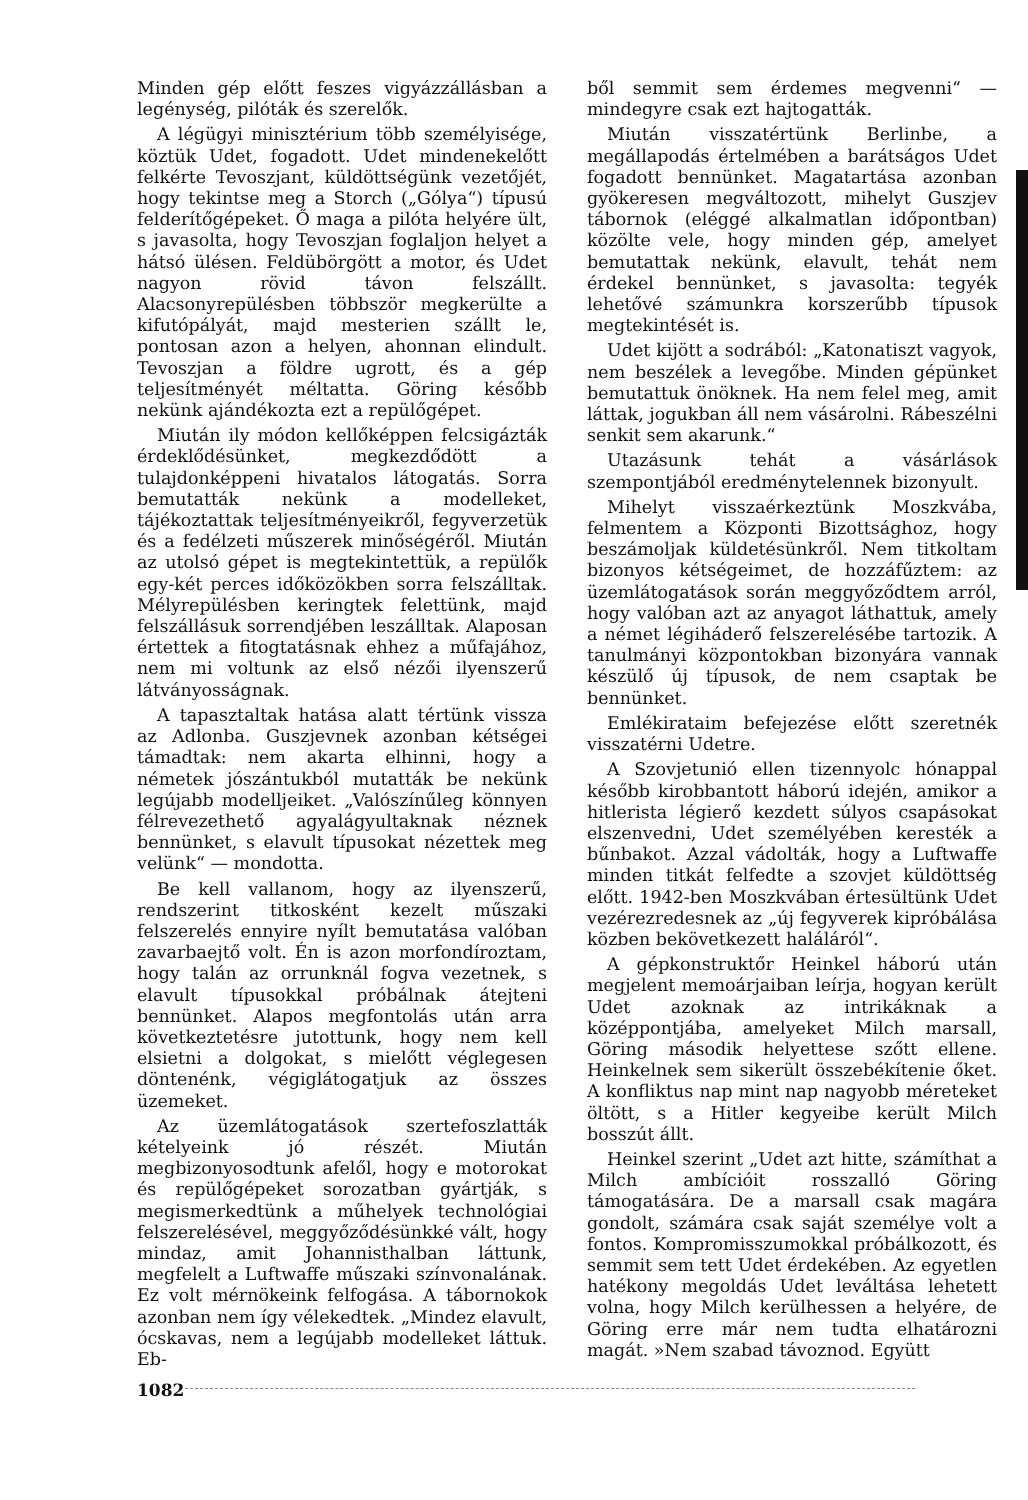Minden gép előtt feszes vigyázzállásban a legénység, pilóták és szerelők.
A légügyi minisztérium több személyisége, köztük Udet, fogadott. Udet mindenekelőtt felkérte Tevoszjant, küldöttségünk vezetőjét, hogy tekintse meg a Storch („Gólya“) típusú felderítőgépeket. Ő maga a pilóta helyére ült, s javasolta, hogy Tevoszjan foglaljon helyet a hátsó ülésen. Feldübörgött a motor, és Udet nagyon rövid távon felszállt. Alacsonyrepülésben többször megkerülte a kifutópályát, majd mesterien szállt le, pontosan azon a helyen, ahonnan elindult. Tevoszjan a földre ugrott, és a gép teljesítményét méltatta. Göring később nekünk ajándékozta ezt a repülőgépet.
Miután ily módon kellőképpen felcsigázták érdeklődésünket, megkezdődött a tulajdonképpeni hivatalos látogatás. Sorra bemutatták nekünk a modelleket, tájékoztattak teljesítményeikről, fegyverzetük és a fedélzeti műszerek minőségéről. Miután az utolsó gépet is megtekintettük, a repülők egy-két perces időközökben sorra felszálltak. Mélyrepülésben keringtek felettünk, majd felszállásuk sorrendjében leszálltak. Alaposan értettek a fitogtatásnak ehhez a műfajához, nem mi voltunk az első nézői ilyenszerű látványosságnak.
A tapasztaltak hatása alatt tértünk vissza az Adlonba. Guszjevnek azonban kétségei támadtak: nem akarta elhinni, hogy a németek jószántukból mutatták be nekünk legújabb modelljeiket. „Valószínűleg könnyen félrevezethető agyalágyultaknak néznek bennünket, s elavult típusokat nézettek meg velünk“ — mondotta.
Be kell vallanom, hogy az ilyenszerű, rendszerint titkosként kezelt műszaki felszerelés ennyire nyílt bemutatása valóban zavarbaejtő volt. Én is azon morfondíroztam, hogy talán az orrunknál fogva vezetnek, s elavult típusokkal próbálnak átejteni bennünket. Alapos megfontolás után arra következtetésre jutottunk, hogy nem kell elsietni a dolgokat, s mielőtt véglegesen döntenénk, végiglátogatjuk az összes üzemeket.
Az üzemlátogatások szertefoszlatták kételyeink jó részét. Miután megbizonyosodtunk afelől, hogy e motorokat és repülőgépeket sorozatban gyártják, s megismerkedtünk a műhelyek technológiai felszerelésével, meggyőződésünkké vált, hogy mindaz, amit Johannisthalban láttunk, megfelelt a Luftwaffe műszaki színvonalának. Ez volt mérnökeink felfogása. A tábornokok azonban nem így vélekedtek. „Mindez elavult, ócskavas, nem a legújabb modelleket láttuk. Eb-
ből semmit sem érdemes megvenni“ — mindegyre csak ezt hajtogatták.
Miután visszatértünk Berlinbe, a megállapodás értelmében a barátságos Udet fogadott bennünket. Magatartása azonban gyökeresen megváltozott, mihelyt Guszjev tábornok (eléggé alkalmatlan időpontban) közölte vele, hogy minden gép, amelyet bemutattak nekünk, elavult, tehát nem érdekel bennünket, s javasolta: tegyék lehetővé számunkra korszerűbb típusok megtekintését is.
Udet kijött a sodrából: „Katonatiszt vagyok, nem beszélek a levegőbe. Minden gépünket bemutattuk önöknek. Ha nem felel meg, amit láttak, jogukban áll nem vásárolni. Rábeszélni senkit sem akarunk.“
Utazásunk tehát a vásárlások szempontjából eredménytelennek bizonyult.
Mihelyt visszaérkeztünk Moszkvába, felmentem a Központi Bizottsághoz, hogy beszámoljak küldetésünkről. Nem titkoltam bizonyos kétségeimet, de hozzáfűztem: az üzemlátogatások során meggyőződtem arról, hogy valóban azt az anyagot láthattuk, amely a német légiháderő felszerelésébe tartozik. A tanulmányi központokban bizonyára vannak készülő új típusok, de nem csaptak be bennünket.
Emlékirataim befejezése előtt szeretnék visszatérni Udetre.
A Szovjetunió ellen tizennyolc hónappal később kirobbantott háború idején, amikor a hitlerista légierő kezdett súlyos csapásokat elszenvedni, Udet személyében keresték a bűnbakot. Azzal vádolták, hogy a Luftwaffe minden titkát felfedte a szovjet küldöttség előtt. 1942-ben Moszkvában értesültünk Udet vezérezredesnek az „új fegyverek kipróbálása közben bekövetkezett haláláról“.
A gépkonstruktőr Heinkel háború után megjelent memoárjaiban leírja, hogyan került Udet azoknak az intrikáknak a középpontjába, amelyeket Milch marsall, Göring második helyettese szőtt ellene. Heinkelnek sem sikerült összebékítenie őket. A konfliktus nap mint nap nagyobb méreteket öltött, s a Hitler kegyeibe került Milch bosszút állt.
Heinkel szerint „Udet azt hitte, számíthat a Milch ambícióit rosszalló Göring támogatására. De a marsall csak magára gondolt, számára csak saját személye volt a fontos. Kompromisszumokkal próbálkozott, és semmit sem tett Udet érdekében. Az egyetlen hatékony megoldás Udet leváltása lehetett volna, hogy Milch kerülhessen a helyére, de Göring erre már nem tudta elhatározni magát. »Nem szabad távoznod. Együtt
1082